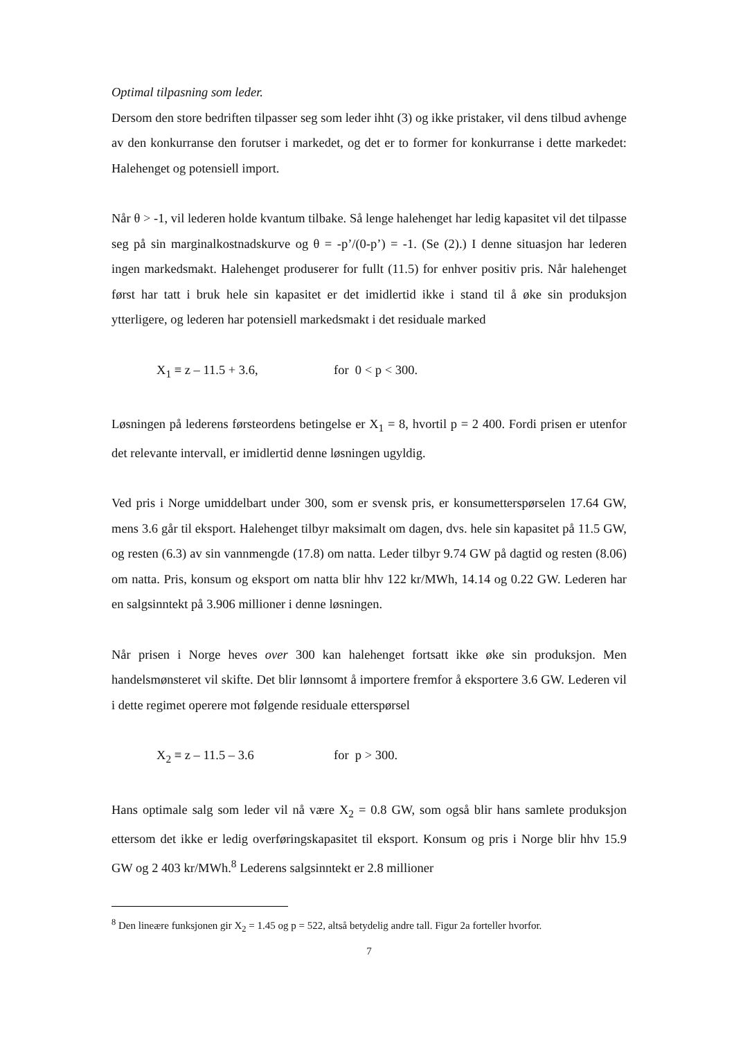Optimal tilpasning som leder.
Dersom den store bedriften tilpasser seg som leder ihht (3) og ikke pristaker, vil dens tilbud avhenge av den konkurranse den forutser i markedet, og det er to former for konkurranse i dette markedet: Halehenget og potensiell import.
Når θ > -1, vil lederen holde kvantum tilbake. Så lenge halehenget har ledig kapasitet vil det tilpasse seg på sin marginalkostnadskurve og θ = -p’/(0-p’) = -1. (Se (2).) I denne situasjon har lederen ingen markedsmakt. Halehenget produserer for fullt (11.5) for enhver positiv pris. Når halehenget først har tatt i bruk hele sin kapasitet er det imidlertid ikke i stand til å øke sin produksjon ytterligere, og lederen har potensiell markedsmakt i det residuale marked
X<sub>1</sub> ≡ z – 11.5 + 3.6, for 0 < p < 300.
Løsningen på lederens førsteordens betingelse er X<sub>1</sub> = 8, hvortil p = 2 400. Fordi prisen er utenfor det relevante intervall, er imidlertid denne løsningen ugyldig.
Ved pris i Norge umiddelbart under 300, som er svensk pris, er konsumetterspørselen 17.64 GW, mens 3.6 går til eksport. Halehenget tilbyr maksimalt om dagen, dvs. hele sin kapasitet på 11.5 GW, og resten (6.3) av sin vannmengde (17.8) om natta. Leder tilbyr 9.74 GW på dagtid og resten (8.06) om natta. Pris, konsum og eksport om natta blir hhv 122 kr/MWh, 14.14 og 0.22 GW. Lederen har en salgsinntekt på 3.906 millioner i denne løsningen.
Når prisen i Norge heves over 300 kan halehenget fortsatt ikke øke sin produksjon. Men handelsmønsteret vil skifte. Det blir lønnsomt å importere fremfor å eksportere 3.6 GW. Lederen vil i dette regimet operere mot følgende residuale etterspørsel
X<sub>2</sub> ≡ z – 11.5 – 3.6 for p > 300.
Hans optimale salg som leder vil nå være X<sub>2</sub> = 0.8 GW, som også blir hans samlete produksjon ettersom det ikke er ledig overføringskapasitet til eksport. Konsum og pris i Norge blir hhv 15.9 GW og 2 403 kr/MWh.<sup>8</sup> Lederens salgsinntekt er 2.8 millioner
<sup>8</sup> Den lineære funksjonen gir X<sub>2</sub> = 1.45 og p = 522, altså betydelig andre tall. Figur 2a forteller hvorfor.
7